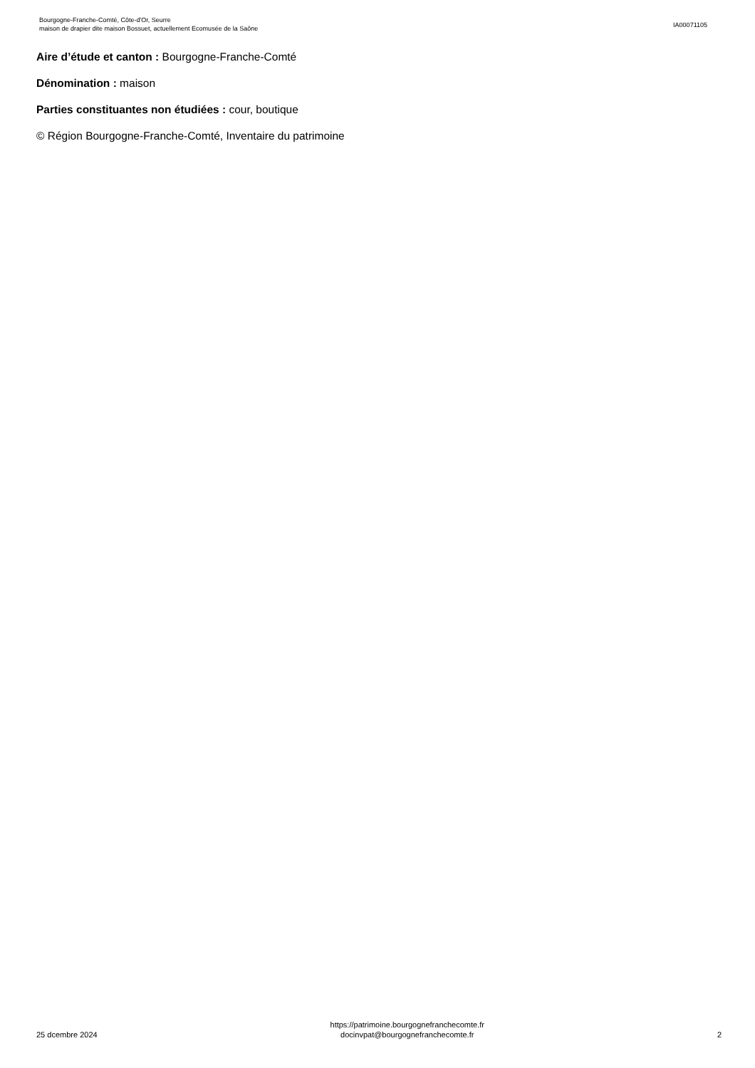Bourgogne-Franche-Comté, Côte-d'Or, Seurre
maison de drapier dite maison Bossuet, actuellement Ecomusée de la Saône
IA00071105
Aire d’étude et canton : Bourgogne-Franche-Comté
Dénomination : maison
Parties constituantes non étudiées : cour, boutique
© Région Bourgogne-Franche-Comté, Inventaire du patrimoine
25 dcembre 2024
https://patrimoine.bourgognefranchecomte.fr
docinvpat@bourgognefranchecomte.fr
2